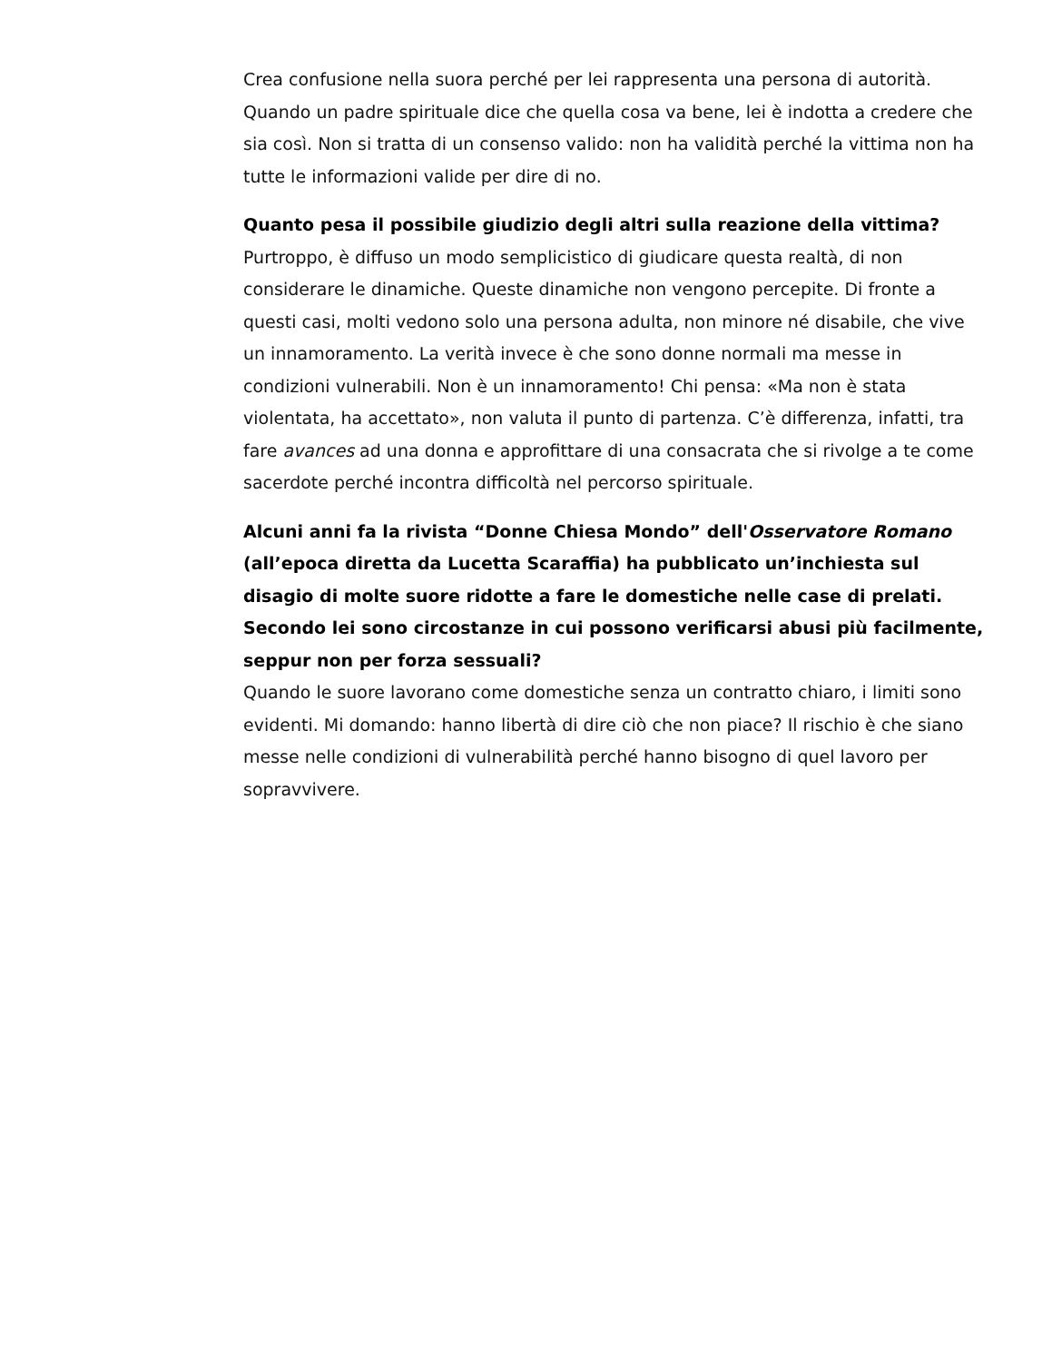Crea confusione nella suora perché per lei rappresenta una persona di autorità. Quando un padre spirituale dice che quella cosa va bene, lei è indotta a credere che sia così. Non si tratta di un consenso valido: non ha validità perché la vittima non ha tutte le informazioni valide per dire di no.
Quanto pesa il possibile giudizio degli altri sulla reazione della vittima?
Purtroppo, è diffuso un modo semplicistico di giudicare questa realtà, di non considerare le dinamiche. Queste dinamiche non vengono percepite. Di fronte a questi casi, molti vedono solo una persona adulta, non minore né disabile, che vive un innamoramento. La verità invece è che sono donne normali ma messe in condizioni vulnerabili. Non è un innamoramento! Chi pensa: «Ma non è stata violentata, ha accettato», non valuta il punto di partenza. C’è differenza, infatti, tra fare avances ad una donna e approfittare di una consacrata che si rivolge a te come sacerdote perché incontra difficoltà nel percorso spirituale.
Alcuni anni fa la rivista “Donne Chiesa Mondo” dell'Osservatore Romano (all’epoca diretta da Lucetta Scaraffia) ha pubblicato un’inchiesta sul disagio di molte suore ridotte a fare le domestiche nelle case di prelati. Secondo lei sono circostanze in cui possono verificarsi abusi più facilmente, seppur non per forza sessuali?
Quando le suore lavorano come domestiche senza un contratto chiaro, i limiti sono evidenti. Mi domando: hanno libertà di dire ciò che non piace? Il rischio è che siano messe nelle condizioni di vulnerabilità perché hanno bisogno di quel lavoro per sopravvivere.